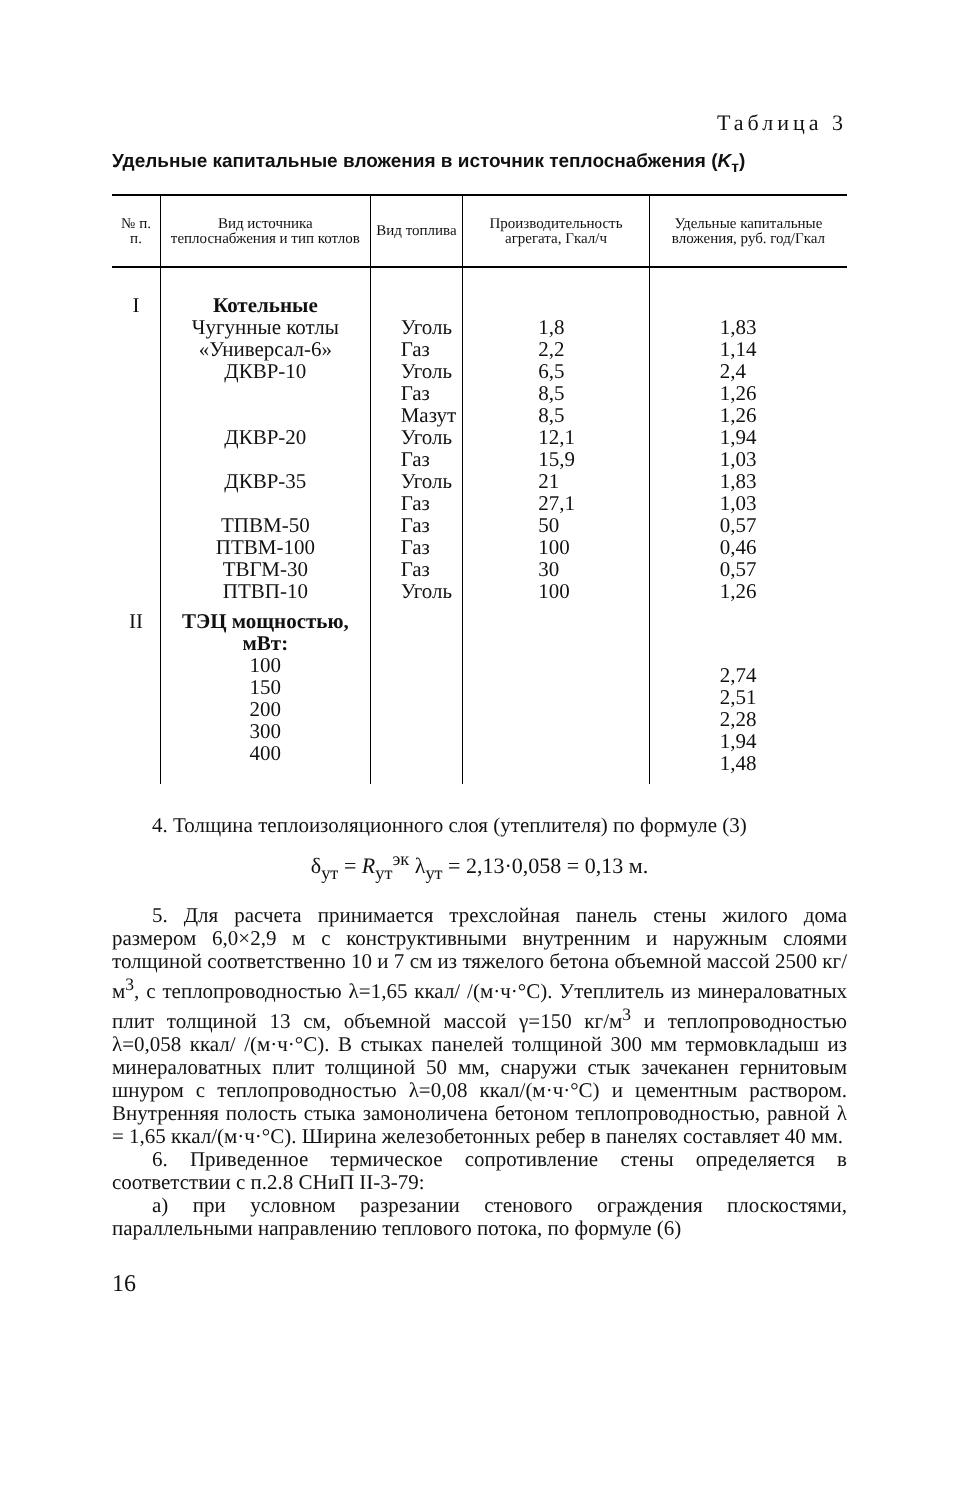Таблица 3
Удельные капитальные вложения в источник теплоснабжения (K<sub>т</sub>)
| № п. п. | Вид источника теплоснабжения и тип котлов | Вид топлива | Производительность агрегата, Гкал/ч | Удельные капитальные вложения, руб. год/Гкал |
| --- | --- | --- | --- | --- |
| I | Котельные Чугунные котлы «Универсал-6» ДКВР-10 ДКВР-20 ДКВР-35 ТПВМ-50 ПТВМ-100 ТВГМ-30 ПТВП-10 | Уголь Газ Уголь Газ Мазут Уголь Газ Уголь Газ Газ Газ Газ Уголь | 1,8 2,2 6,5 8,5 8,5 12,1 15,9 21 27,1 50 100 30 100 | 1,83 1,14 2,4 1,26 1,26 1,94 1,03 1,83 1,03 0,57 0,46 0,57 1,26 |
| II | ТЭЦ мощностью, мВт: 100 150 200 300 400 | | | 2,74 2,51 2,28 1,94 1,48 |
4. Толщина теплоизоляционного слоя (утеплителя) по формуле (3)
δ<sub>ут</sub> = R<sub>ут</sub><sup>эк</sup> λ<sub>ут</sub> = 2,13·0,058 = 0,13 м.
5. Для расчета принимается трехслойная панель стены жилого дома размером 6,0×2,9 м с конструктивными внутренним и наружным слоями толщиной соответственно 10 и 7 см из тяжелого бетона объемной массой 2500 кг/м<sup>3</sup>, с теплопроводностью λ=1,65 ккал/ /(м·ч·°С). Утеплитель из минераловатных плит толщиной 13 см, объемной массой γ=150 кг/м<sup>3</sup> и теплопроводностью λ=0,058 ккал/ /(м·ч·°С). В стыках панелей толщиной 300 мм термовкладыш из минераловатных плит толщиной 50 мм, снаружи стык зачеканен гернитовым шнуром с теплопроводностью λ=0,08 ккал/(м·ч·°С) и цементным раствором. Внутренняя полость стыка замоноличена бетоном теплопроводностью, равной λ = 1,65 ккал/(м·ч·°С). Ширина железобетонных ребер в панелях составляет 40 мм.
6. Приведенное термическое сопротивление стены определяется в соответствии с п.2.8 СНиП II-3-79:
а) при условном разрезании стенового ограждения плоскостями, параллельными направлению теплового потока, по формуле (6)
16